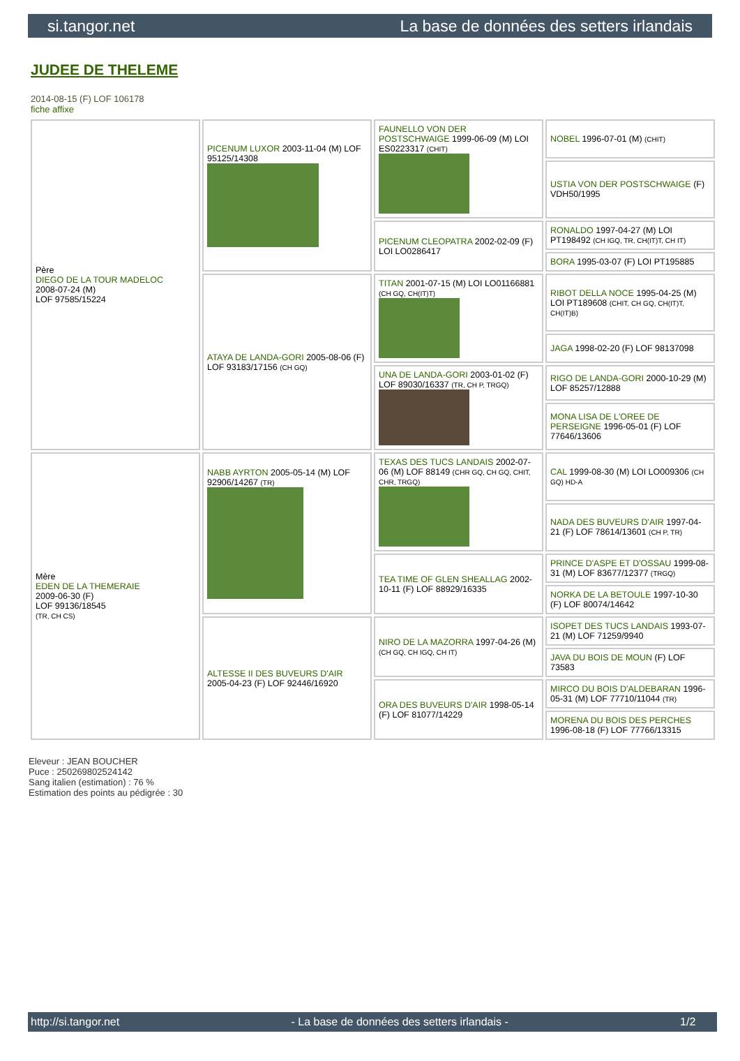si.tangor.net La base de données des setters irlandais
JUDEE DE THELEME
2014-08-15 (F) LOF 106178
fiche affixe
| Père DIEGO DE LA TOUR MADELOC 2008-07-24 (M) LOF 97585/15224 | PICENUM LUXOR 2003-11-04 (M) LOF 95125/14308 | FAUNELLO VON DER POSTSCHWAIGE 1999-06-09 (M) LOI ES0223317 (CHIT) | NOBEL 1996-07-01 (M) (CHIT) |
| | | | USTIA VON DER POSTSCHWAIGE (F) VDH50/1995 |
| | | PICENUM CLEOPATRA 2002-02-09 (F) LOI LO0286417 | RONALDO 1997-04-27 (M) LOI PT198492 (CH IGQ, TR, CH(IT)T, CH IT) |
| | | | BORA 1995-03-07 (F) LOI PT195885 |
| | ATAYA DE LANDA-GORI 2005-08-06 (F) LOF 93183/17156 (CH GQ) | TITAN 2001-07-15 (M) LOI LO01166881 (CH GQ, CH(IT)T) | RIBOT DELLA NOCE 1995-04-25 (M) LOI PT189608 (CHIT, CH GQ, CH(IT)T, CH(IT)B) |
| | | | JAGA 1998-02-20 (F) LOF 98137098 |
| | | UNA DE LANDA-GORI 2003-01-02 (F) LOF 89030/16337 (TR, CH P, TRGQ) | RIGO DE LANDA-GORI 2000-10-29 (M) LOF 85257/12888 |
| | | | MONA LISA DE L'OREE DE PERSEIGNE 1996-05-01 (F) LOF 77646/13606 |
| Mère EDEN DE LA THEMERAIE 2009-06-30 (F) LOF 99136/18545 (TR, CH CS) | NABB AYRTON 2005-05-14 (M) LOF 92906/14267 (TR) | TEXAS DES TUCS LANDAIS 2002-07-06 (M) LOF 88149 (CHR GQ, CH GQ, CHIT, CHR, TRGQ) | CAL 1999-08-30 (M) LOI LO009306 (CH GQ) HD-A |
| | | | NADA DES BUVEURS D'AIR 1997-04-21 (F) LOF 78614/13601 (CH P, TR) |
| | | TEA TIME OF GLEN SHEALLAG 2002-10-11 (F) LOF 88929/16335 | PRINCE D'ASPE ET D'OSSAU 1999-08-31 (M) LOF 83677/12377 (TRGQ) |
| | | | NORKA DE LA BETOULE 1997-10-30 (F) LOF 80074/14642 |
| | ALTESSE II DES BUVEURS D'AIR 2005-04-23 (F) LOF 92446/16920 | NIRO DE LA MAZORRA 1997-04-26 (M) (CH GQ, CH IGQ, CH IT) | ISOPET DES TUCS LANDAIS 1993-07-21 (M) LOF 71259/9940 |
| | | | JAVA DU BOIS DE MOUN (F) LOF 73583 |
| | | ORA DES BUVEURS D'AIR 1998-05-14 (F) LOF 81077/14229 | MIRCO DU BOIS D'ALDEBARAN 1996-05-31 (M) LOF 77710/11044 (TR) |
| | | | MORENA DU BOIS DES PERCHES 1996-08-18 (F) LOF 77766/13315 |
Eleveur : JEAN BOUCHER
Puce : 250269802524142
Sang italien (estimation) : 76 %
Estimation des points au pédigrée : 30
http://si.tangor.net - La base de données des setters irlandais - 1/2